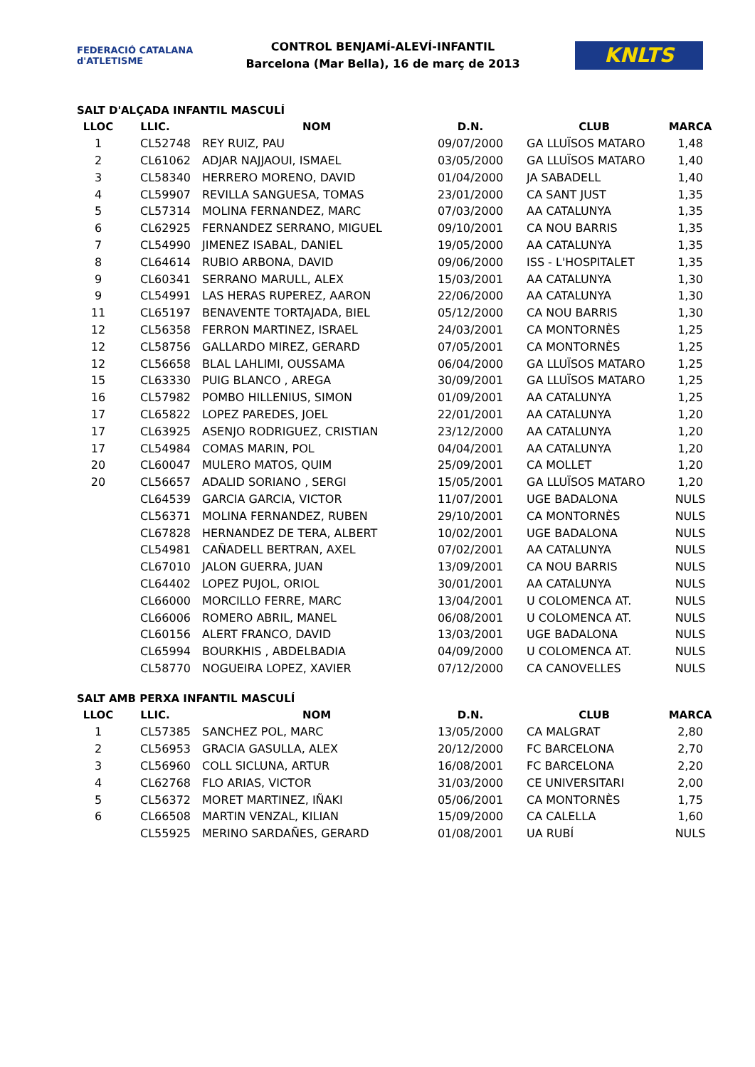FEDERACIÓ CATALANA d'ATLETISME
CONTROL BENJAMÍ-ALEVÍ-INFANTIL
Barcelona (Mar Bella), 16 de març de 2013
KNLTS
SALT D'ALÇADA INFANTIL MASCULÍ
| LLOC | LLIC. | NOM | D.N. | CLUB | MARCA |
| --- | --- | --- | --- | --- | --- |
| 1 | CL52748 | REY RUIZ, PAU | 09/07/2000 | GA LLUÏSOS MATARO | 1,48 |
| 2 | CL61062 | ADJAR NAJJAOUI, ISMAEL | 03/05/2000 | GA LLUÏSOS MATARO | 1,40 |
| 3 | CL58340 | HERRERO MORENO, DAVID | 01/04/2000 | JA SABADELL | 1,40 |
| 4 | CL59907 | REVILLA SANGUESA, TOMAS | 23/01/2000 | CA SANT JUST | 1,35 |
| 5 | CL57314 | MOLINA FERNANDEZ, MARC | 07/03/2000 | AA CATALUNYA | 1,35 |
| 6 | CL62925 | FERNANDEZ SERRANO, MIGUEL | 09/10/2001 | CA NOU BARRIS | 1,35 |
| 7 | CL54990 | JIMENEZ ISABAL, DANIEL | 19/05/2000 | AA CATALUNYA | 1,35 |
| 8 | CL64614 | RUBIO ARBONA, DAVID | 09/06/2000 | ISS - L'HOSPITALET | 1,35 |
| 9 | CL60341 | SERRANO MARULL, ALEX | 15/03/2001 | AA CATALUNYA | 1,30 |
| 9 | CL54991 | LAS HERAS RUPEREZ, AARON | 22/06/2000 | AA CATALUNYA | 1,30 |
| 11 | CL65197 | BENAVENTE TORTAJADA, BIEL | 05/12/2000 | CA NOU BARRIS | 1,30 |
| 12 | CL56358 | FERRON MARTINEZ, ISRAEL | 24/03/2001 | CA MONTORNÈS | 1,25 |
| 12 | CL58756 | GALLARDO MIREZ, GERARD | 07/05/2001 | CA MONTORNÈS | 1,25 |
| 12 | CL56658 | BLAL LAHLIMI, OUSSAMA | 06/04/2000 | GA LLUÏSOS MATARO | 1,25 |
| 15 | CL63330 | PUIG BLANCO , AREGA | 30/09/2001 | GA LLUÏSOS MATARO | 1,25 |
| 16 | CL57982 | POMBO HILLENIUS, SIMON | 01/09/2001 | AA CATALUNYA | 1,25 |
| 17 | CL65822 | LOPEZ PAREDES, JOEL | 22/01/2001 | AA CATALUNYA | 1,20 |
| 17 | CL63925 | ASENJO RODRIGUEZ, CRISTIAN | 23/12/2000 | AA CATALUNYA | 1,20 |
| 17 | CL54984 | COMAS MARIN, POL | 04/04/2001 | AA CATALUNYA | 1,20 |
| 20 | CL60047 | MULERO MATOS, QUIM | 25/09/2001 | CA MOLLET | 1,20 |
| 20 | CL56657 | ADALID SORIANO , SERGI | 15/05/2001 | GA LLUÏSOS MATARO | 1,20 |
| | CL64539 | GARCIA GARCIA, VICTOR | 11/07/2001 | UGE BADALONA | NULS |
| | CL56371 | MOLINA FERNANDEZ, RUBEN | 29/10/2001 | CA MONTORNÈS | NULS |
| | CL67828 | HERNANDEZ DE TERA, ALBERT | 10/02/2001 | UGE BADALONA | NULS |
| | CL54981 | CAÑADELL BERTRAN, AXEL | 07/02/2001 | AA CATALUNYA | NULS |
| | CL67010 | JALON GUERRA, JUAN | 13/09/2001 | CA NOU BARRIS | NULS |
| | CL64402 | LOPEZ PUJOL, ORIOL | 30/01/2001 | AA CATALUNYA | NULS |
| | CL66000 | MORCILLO FERRE, MARC | 13/04/2001 | U COLOMENCA AT. | NULS |
| | CL66006 | ROMERO ABRIL, MANEL | 06/08/2001 | U COLOMENCA AT. | NULS |
| | CL60156 | ALERT FRANCO, DAVID | 13/03/2001 | UGE BADALONA | NULS |
| | CL65994 | BOURKHIS , ABDELBADIA | 04/09/2000 | U COLOMENCA AT. | NULS |
| | CL58770 | NOGUEIRA LOPEZ, XAVIER | 07/12/2000 | CA CANOVELLES | NULS |
SALT AMB PERXA INFANTIL MASCULÍ
| LLOC | LLIC. | NOM | D.N. | CLUB | MARCA |
| --- | --- | --- | --- | --- | --- |
| 1 | CL57385 | SANCHEZ POL, MARC | 13/05/2000 | CA MALGRAT | 2,80 |
| 2 | CL56953 | GRACIA GASULLA, ALEX | 20/12/2000 | FC BARCELONA | 2,70 |
| 3 | CL56960 | COLL SICLUNA, ARTUR | 16/08/2001 | FC BARCELONA | 2,20 |
| 4 | CL62768 | FLO ARIAS, VICTOR | 31/03/2000 | CE UNIVERSITARI | 2,00 |
| 5 | CL56372 | MORET MARTINEZ, IÑAKI | 05/06/2001 | CA MONTORNÈS | 1,75 |
| 6 | CL66508 | MARTIN VENZAL, KILIAN | 15/09/2000 | CA CALELLA | 1,60 |
| | CL55925 | MERINO SARDAÑES, GERARD | 01/08/2001 | UA RUBÍ | NULS |